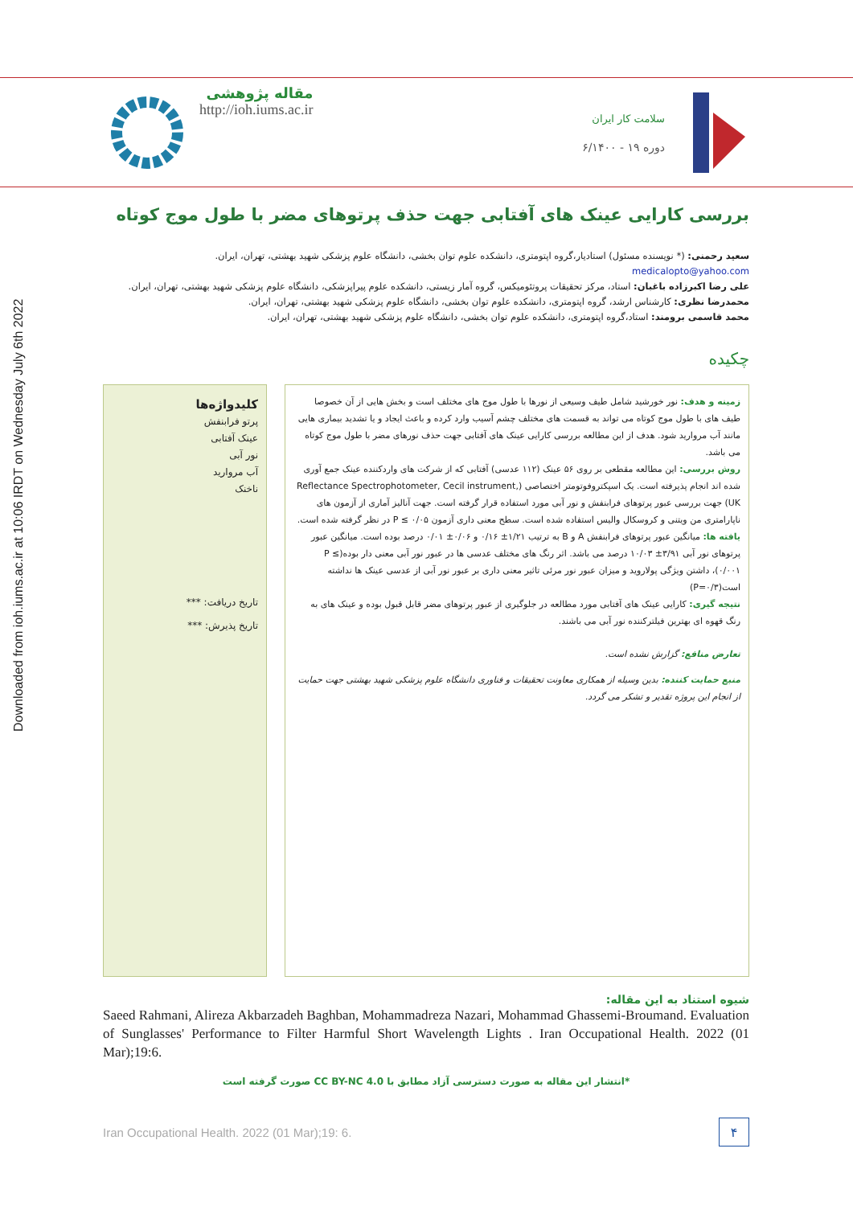Downloaded from ioh.iums.ac.ir at 10:06 IRDT on Wednesday July 6th 2022
مقاله پژوهشی
http://ioh.iums.ac.ir
سلامت کار ایران
دوره ۱۹ - ۶/۱۴۰۰
بررسی کارایی عینک های آفتابی جهت حذف پرتوهای مضر با طول موج کوتاه
سعید رحمنی: (* نویسنده مسئول) استادیار،گروه اپتومتری، دانشکده علوم توان بخشی، دانشگاه علوم پزشکی شهید بهشتی، تهران، ایران. medicalopto@yahoo.com
علی رضا اکبرزاده باغبان: استاد، مرکز تحقیقات پروتئومیکس، گروه آمار زیستی، دانشکده علوم پیراپزشکی، دانشگاه علوم پزشکی شهید بهشتی، تهران، ایران.
محمدرضا نظری: کارشناس ارشد، گروه اپتومتری، دانشکده علوم توان بخشی، دانشگاه علوم پزشکی شهید بهشتی، تهران، ایران.
محمد قاسمی برومند: استاد،گروه اپتومتری، دانشکده علوم توان بخشی، دانشگاه علوم پزشکی شهید بهشتی، تهران، ایران.
چکیده
زمینه و هدف: نور خورشید شامل طیف وسیعی از نورها با طول موج های مختلف است و بخش هایی از آن خصوصا طیف های با طول موج کوتاه می تواند به قسمت های مختلف چشم آسیب وارد کرده و باعث ایجاد و یا تشدید بیماری هایی مانند آب مروارید شود. هدف از این مطالعه بررسی کارایی عینک های آفتابی جهت حذف نورهای مضر با طول موج کوتاه می باشد.
روش بررسی: این مطالعه مقطعی بر روی ۵۶ عینک (۱۱۲ عدسی) آفتابی که از شرکت های واردکننده عینک جمع آوری شده اند انجام پذیرفته است. یک اسپکتروفوتومتر اختصاصی (Reflectance Spectrophotometer, Cecil instrument, UK) جهت بررسی عبور پرتوهای فرابنفش و نور آبی مورد استفاده قرار گرفته است. جهت آنالیز آماری از آزمون های ناپارامتری من ویتنی و کروسکال والیس استفاده شده است. سطح معنی داری آزمون P ≤ ۰/۰۵ در نظر گرفته شده است.
یافته ها: میانگین عبور پرتوهای فرابنفش A و B به ترتیب ۱/۲۱± ۰/۱۶ و ۰/۰۶± ۰/۰۱ درصد بوده است. میانگین عبور پرتوهای نور آبی ۳/۹۱± ۱۰/۰۳ درصد می باشد. اثر رنگ های مختلف عدسی ها در عبور نور آبی معنی دار بوده(P ≤ ۰/۰۰۱)، داشتن ویژگی پولاروید و میزان عبور نور مرئی تاثیر معنی داری بر عبور نور آبی از عدسی عینک ها نداشته است(P=۰/۳)
نتیجه گیری: کارایی عینک های آفتابی مورد مطالعه در جلوگیری از عبور پرتوهای مضر قابل قبول بوده و عینک های به رنگ قهوه ای بهترین فیلترکننده نور آبی می باشند.
تعارض منافع: گزارش نشده است.
منبع حمایت کننده: بدین وسیله از همکاری معاونت تحقیقات و فناوری دانشگاه علوم پزشکی شهید بهشتی جهت حمایت از انجام این پروژه تقدیر و تشکر می گردد.
کلیدواژه‌ها
پرتو فرابنفش
عینک آفتابی
نور آبی
آب مروارید
ناخنک
تاریخ دریافت: ***
تاریخ پذیرش: ***
شیوه استناد به این مقاله:
Saeed Rahmani, Alireza Akbarzadeh Baghban, Mohammadreza Nazari, Mohammad Ghassemi-Broumand. Evaluation of Sunglasses' Performance to Filter Harmful Short Wavelength Lights . Iran Occupational Health. 2022 (01 Mar);19:6.
*انتشار این مقاله به صورت دسترسی آزاد مطابق با CC BY-NC 4.0 صورت گرفته است
Iran Occupational Health. 2022 (01 Mar);19: 6. ۴